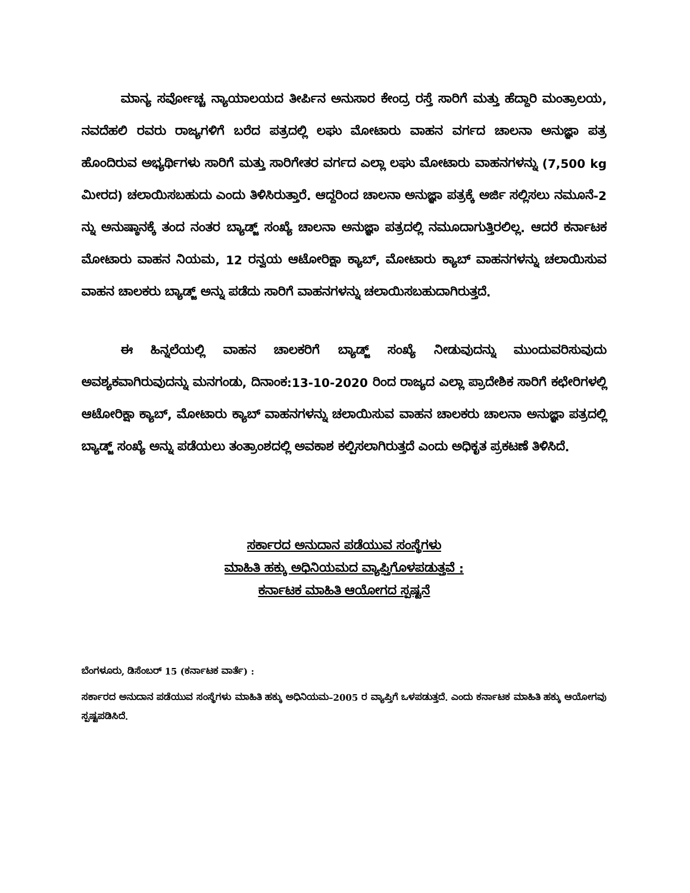ಮಾನ್ಯ ಸರ್ವೋಚ್ಚ ನ್ಯಾಯಾಲಯದ ತೀರ್ಪಿನ ಅನುಸಾರ ಕೇಂದ್ರ ರಸ್ತೆ ಸಾರಿಗೆ ಮತ್ತು ಹೆದ್ದಾರಿ ಮಂತ್ರಾಲಯ, ನವದೆಹಲಿ ರವರು ರಾಜ್ಯಗಳಿಗೆ ಬರೆದ ಪತ್ರದಲ್ಲಿ ಲಘು ಮೋಟಾರು ವಾಹನ ವರ್ಗದ ಚಾಲನಾ ಅನುಜ್ಞಾ ಪತ್ರ ಹೊಂದಿರುವ ಅಭ್ಯರ್ಥಿಗಳು ಸಾರಿಗೆ ಮತ್ತು ಸಾರಿಗೇತರ ವರ್ಗದ ಎಲ್ಲಾ ಲಘು ಮೋಟಾರು ವಾಹನಗಳನ್ನು (7,500 kg ಮೀರದ) ಚಲಾಯಿಸಬಹುದು ಎಂದು ತಿಳಿಸಿರುತ್ತಾರೆ. ಆದ್ದರಿಂದ ಚಾಲನಾ ಅನುಜ್ಞಾ ಪತ್ರಕ್ಕೆ ಅರ್ಜಿ ಸಲ್ಲಿಸಲು ನಮೂನೆ-2 ನ್ನು ಅನುಷ್ಠಾನಕ್ಕೆ ತಂದ ನಂತರ ಬ್ಯಾಡ್ಜ್ ಸಂಖ್ಯೆ ಚಾಲನಾ ಅನುಜ್ಞಾ ಪತ್ರದಲ್ಲಿ ನಮೂದಾಗುತ್ತಿರಲಿಲ್ಲ. ಆದರೆ ಕರ್ನಾಟಕ ಮೋಟಾರು ವಾಹನ ನಿಯಮ, 12 ರನ್ವಯ ಆಟೋರಿಕ್ಷಾ ಕ್ಯಾಬ್, ಮೋಟಾರು ಕ್ಯಾಬ್ ವಾಹನಗಳನ್ನು ಚಲಾಯಿಸುವ ವಾಹನ ಚಾಲಕರು ಬ್ಯಾಡ್ಜ್ ಅನ್ನು ಪಡೆದು ಸಾರಿಗೆ ವಾಹನಗಳನ್ನು ಚಲಾಯಿಸಬಹುದಾಗಿರುತ್ತದೆ.
ಈ ಹಿನ್ನಲೆಯಲ್ಲಿ ವಾಹನ ಚಾಲಕರಿಗೆ ಬ್ಯಾಡ್ಜ್ ಸಂಖ್ಯೆ ನೀಡುವುದನ್ನು ಮುಂದುವರಿಸುವುದು ಅವಶ್ಯಕವಾಗಿರುವುದನ್ನು ಮನಗಂಡು, ದಿನಾಂಕ:13-10-2020 ರಿಂದ ರಾಜ್ಯದ ಎಲ್ಲಾ ಪ್ರಾದೇಶಿಕ ಸಾರಿಗೆ ಕಛೇರಿಗಳಲ್ಲಿ ಆಟೋರಿಕ್ಷಾ ಕ್ಯಾಬ್, ಮೋಟಾರು ಕ್ಯಾಬ್ ವಾಹನಗಳನ್ನು ಚಲಾಯಿಸುವ ವಾಹನ ಚಾಲಕರು ಚಾಲನಾ ಅನುಜ್ಞಾ ಪತ್ರದಲ್ಲಿ ಬ್ಯಾಡ್ಜ್ ಸಂಖ್ಯೆ ಅನ್ನು ಪಡೆಯಲು ತಂತ್ರಾಂಶದಲ್ಲಿ ಅವಕಾಶ ಕಲ್ಪಿಸಲಾಗಿರುತ್ತದೆ ಎಂದು ಅಧಿಕೃತ ಪ್ರಕಟಣೆ ತಿಳಿಸಿದೆ.
ಸರ್ಕಾರದ ಅನುದಾನ ಪಡೆಯುವ ಸಂಸ್ಥೆಗಳು
ಮಾಹಿತಿ ಹಕ್ಕು ಅಧಿನಿಯಮದ ವ್ಯಾಪ್ತಿಗೊಳಪಡುತ್ತವೆ :
ಕರ್ನಾಟಕ ಮಾಹಿತಿ ಆಯೋಗದ ಸ್ಪಷ್ಟನೆ
ಬೆಂಗಳೂರು, ಡಿಸೆಂಬರ್ 15 (ಕರ್ನಾಟಕ ವಾರ್ತೆ) :
ಸರ್ಕಾರದ ಅನುದಾನ ಪಡೆಯುವ ಸಂಸ್ಥೆಗಳು ಮಾಹಿತಿ ಹಕ್ಕು ಅಧಿನಿಯಮ–2005 ರ ವ್ಯಾಪ್ತಿಗೆ ಒಳಪಡುತ್ತದೆ. ಎಂದು ಕರ್ನಾಟಕ ಮಾಹಿತಿ ಹಕ್ಕು ಆಯೋಗವು ಸ್ಪಷ್ಟಪಡಿಸಿದೆ.